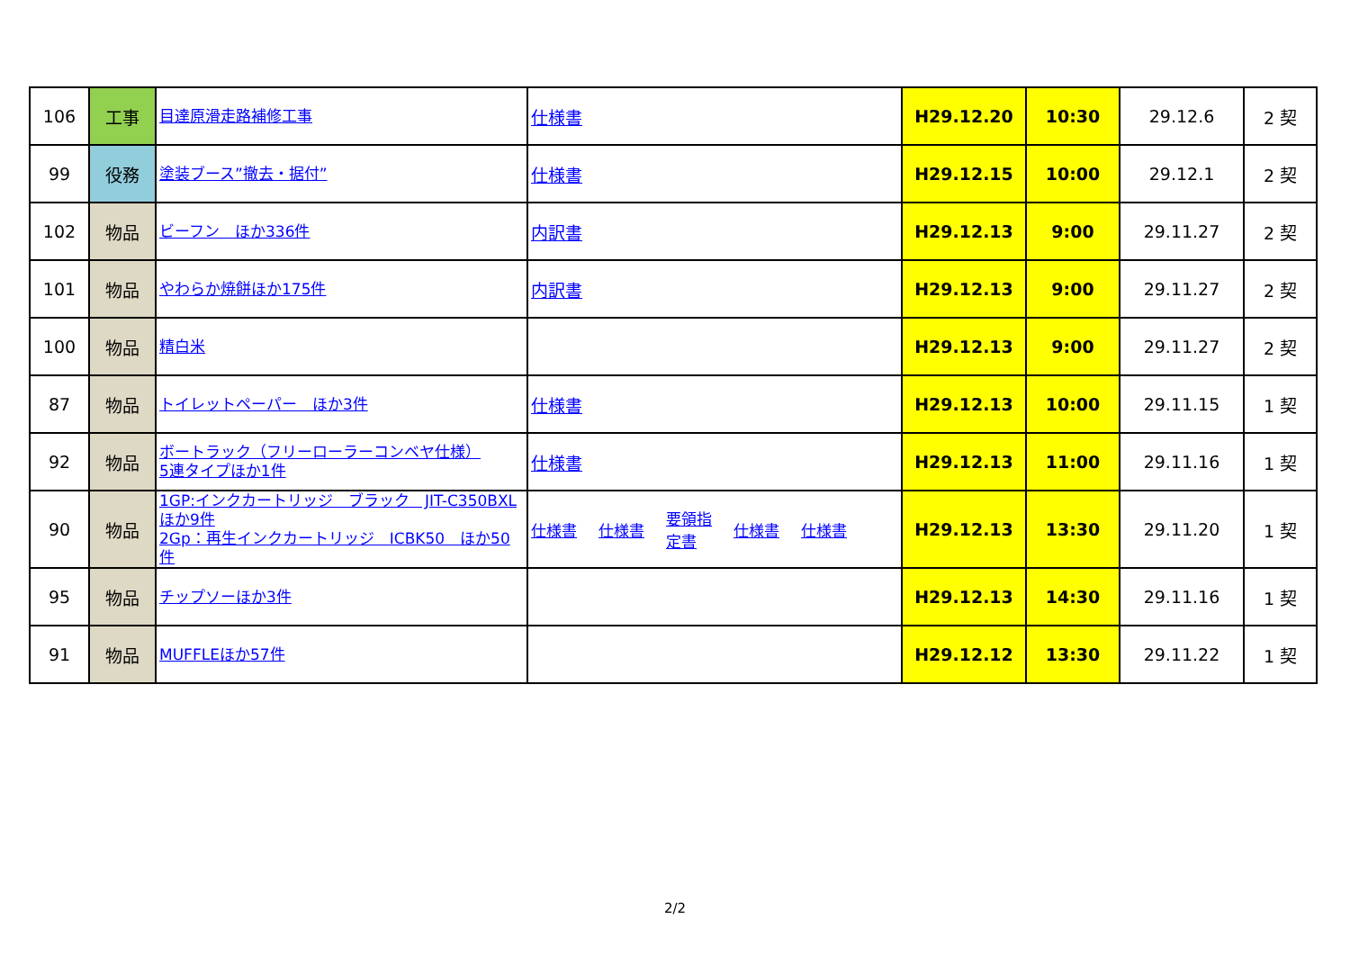| 106 | 工事 | 目達原滑走路補修工事 | 仕様書 | H29.12.20 | 10:30 | 29.12.6 | 2 契 |
| 99 | 役務 | 塗装ブース”撤去・据付” | 仕様書 | H29.12.15 | 10:00 | 29.12.1 | 2 契 |
| 102 | 物品 | ビーフン ほか336件 | 内訳書 | H29.12.13 | 9:00 | 29.11.27 | 2 契 |
| 101 | 物品 | やわらか焼餅ほか175件 | 内訳書 | H29.12.13 | 9:00 | 29.11.27 | 2 契 |
| 100 | 物品 | 精白米 | | H29.12.13 | 9:00 | 29.11.27 | 2 契 |
| 87 | 物品 | トイレットペーパー ほか3件 | 仕様書 | H29.12.13 | 10:00 | 29.11.15 | 1 契 |
| 92 | 物品 | ボートラック（フリーローラーコンベヤ仕様） 5連タイプほか1件 | 仕様書 | H29.12.13 | 11:00 | 29.11.16 | 1 契 |
| 90 | 物品 | 1GP:インクカートリッジ ブラック JIT-C350BXL ほか9件 2Gp：再生インクカートリッジ ICBK50 ほか50件 | 仕様書 仕様書 要領指 定書 仕様書 仕様書 | H29.12.13 | 13:30 | 29.11.20 | 1 契 |
| 95 | 物品 | チップソーほか3件 | | H29.12.13 | 14:30 | 29.11.16 | 1 契 |
| 91 | 物品 | MUFFLEほか57件 | | H29.12.12 | 13:30 | 29.11.22 | 1 契 |
2/2